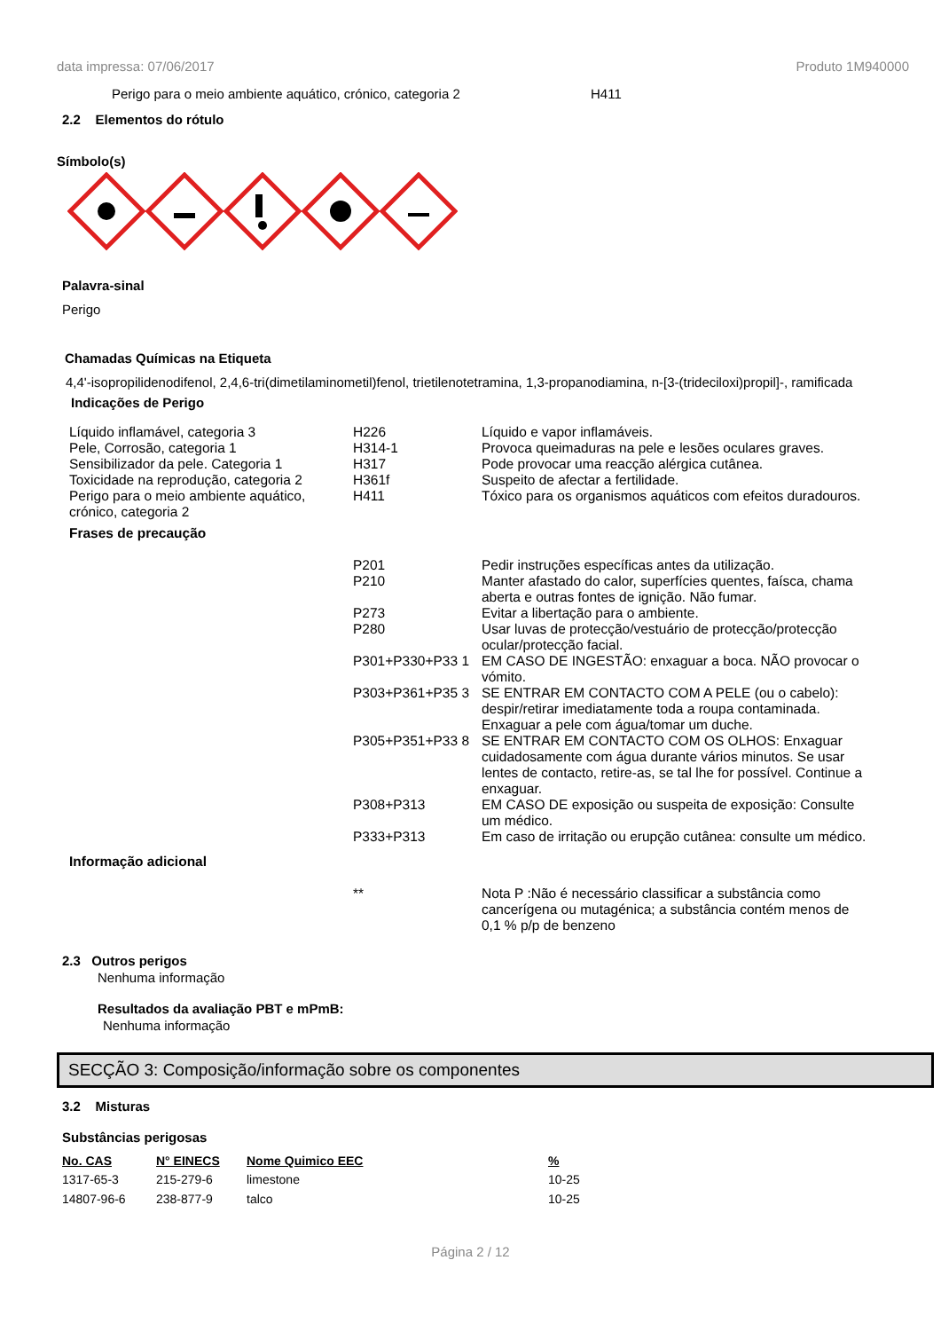data impressa: 07/06/2017 Produto 1M940000
Perigo para o meio ambiente aquático, crónico, categoria 2 H411
2.2 Elementos do rótulo
Símbolo(s)
Palavra-sinal
Perigo
Chamadas Químicas na Etiqueta
4,4'-isopropilidenodifenol, 2,4,6-tri(dimetilaminometil)fenol, trietilenotetramina, 1,3-propanodiamina, n-[3-(trideciloxi)propil]-, ramificada
Indicações de Perigo
| Líquido inflamável, categoria 3 | H226 | Líquido e vapor inflamáveis. |
| Pele, Corrosão, categoria 1 | H314-1 | Provoca queimaduras na pele e lesões oculares graves. |
| Sensibilizador da pele. Categoria 1 | H317 | Pode provocar uma reacção alérgica cutânea. |
| Toxicidade na reprodução, categoria 2 | H361f | Suspeito de afectar a fertilidade. |
| Perigo para o meio ambiente aquático, crónico, categoria 2 | H411 | Tóxico para os organismos aquáticos com efeitos duradouros. |
| Frases de precaução | | |
| | P201 | Pedir instruções específicas antes da utilização. |
| | P210 | Manter afastado do calor, superfícies quentes, faísca, chama aberta e outras fontes de ignição. Não fumar. |
| | P273 | Evitar a libertação para o ambiente. |
| | P280 | Usar luvas de protecção/vestuário de protecção/protecção ocular/protecção facial. |
| | P301+P330+P33 1 | EM CASO DE INGESTÃO: enxaguar a boca. NÃO provocar o vómito. |
| | P303+P361+P35 3 | SE ENTRAR EM CONTACTO COM A PELE (ou o cabelo): despir/retirar imediatamente toda a roupa contaminada. Enxaguar a pele com água/tomar um duche. |
| | P305+P351+P33 8 | SE ENTRAR EM CONTACTO COM OS OLHOS: Enxaguar cuidadosamente com água durante vários minutos. Se usar lentes de contacto, retire-as, se tal lhe for possível. Continue a enxaguar. |
| | P308+P313 | EM CASO DE exposição ou suspeita de exposição: Consulte um médico. |
| | P333+P313 | Em caso de irritação ou erupção cutânea: consulte um médico. |
| Informação adicional | | |
| | ** | Nota P :Não é necessário classificar a substância como cancerígena ou mutagénica; a substância contém menos de 0,1 % p/p de benzeno |
2.3 Outros perigos
Nenhuma informação
Resultados da avaliação PBT e mPmB:
Nenhuma informação
SECÇÃO 3: Composição/informação sobre os componentes
3.2 Misturas
Substâncias perigosas
| No. CAS | N° EINECS | Nome Quimico EEC | % |
| --- | --- | --- | --- |
| 1317-65-3 | 215-279-6 | limestone | 10-25 |
| 14807-96-6 | 238-877-9 | talco | 10-25 |
Página 2 / 12